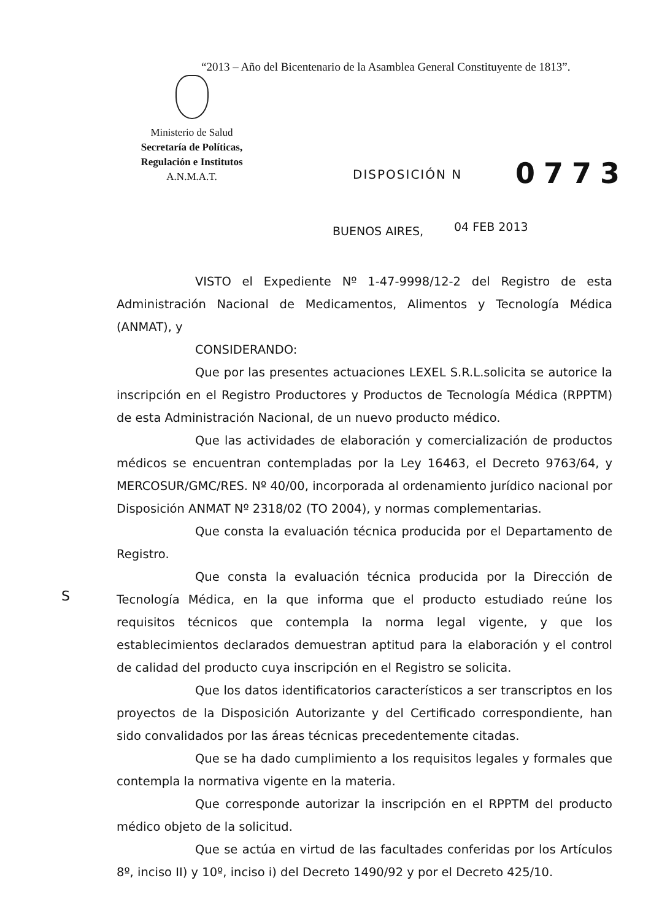“2013 – Año del Bicentenario de la Asamblea General Constituyente de 1813”.
Ministerio de Salud
Secretaría de Políticas,
Regulación e Institutos
A.N.M.A.T.
DISPOSICIÓN N 0773
BUENOS AIRES, 04 FEB 2013
S
VISTO el Expediente Nº 1-47-9998/12-2 del Registro de esta Administración Nacional de Medicamentos, Alimentos y Tecnología Médica (ANMAT), y
CONSIDERANDO:
Que por las presentes actuaciones LEXEL S.R.L.solicita se autorice la inscripción en el Registro Productores y Productos de Tecnología Médica (RPPTM) de esta Administración Nacional, de un nuevo producto médico.
Que las actividades de elaboración y comercialización de productos médicos se encuentran contempladas por la Ley 16463, el Decreto 9763/64, y MERCOSUR/GMC/RES. Nº 40/00, incorporada al ordenamiento jurídico nacional por Disposición ANMAT Nº 2318/02 (TO 2004), y normas complementarias.
Que consta la evaluación técnica producida por el Departamento de Registro.
Que consta la evaluación técnica producida por la Dirección de Tecnología Médica, en la que informa que el producto estudiado reúne los requisitos técnicos que contempla la norma legal vigente, y que los establecimientos declarados demuestran aptitud para la elaboración y el control de calidad del producto cuya inscripción en el Registro se solicita.
Que los datos identificatorios característicos a ser transcriptos en los proyectos de la Disposición Autorizante y del Certificado correspondiente, han sido convalidados por las áreas técnicas precedentemente citadas.
Que se ha dado cumplimiento a los requisitos legales y formales que contempla la normativa vigente en la materia.
Que corresponde autorizar la inscripción en el RPPTM del producto médico objeto de la solicitud.
Que se actúa en virtud de las facultades conferidas por los Artículos 8º, inciso II) y 10º, inciso i) del Decreto 1490/92 y por el Decreto 425/10.